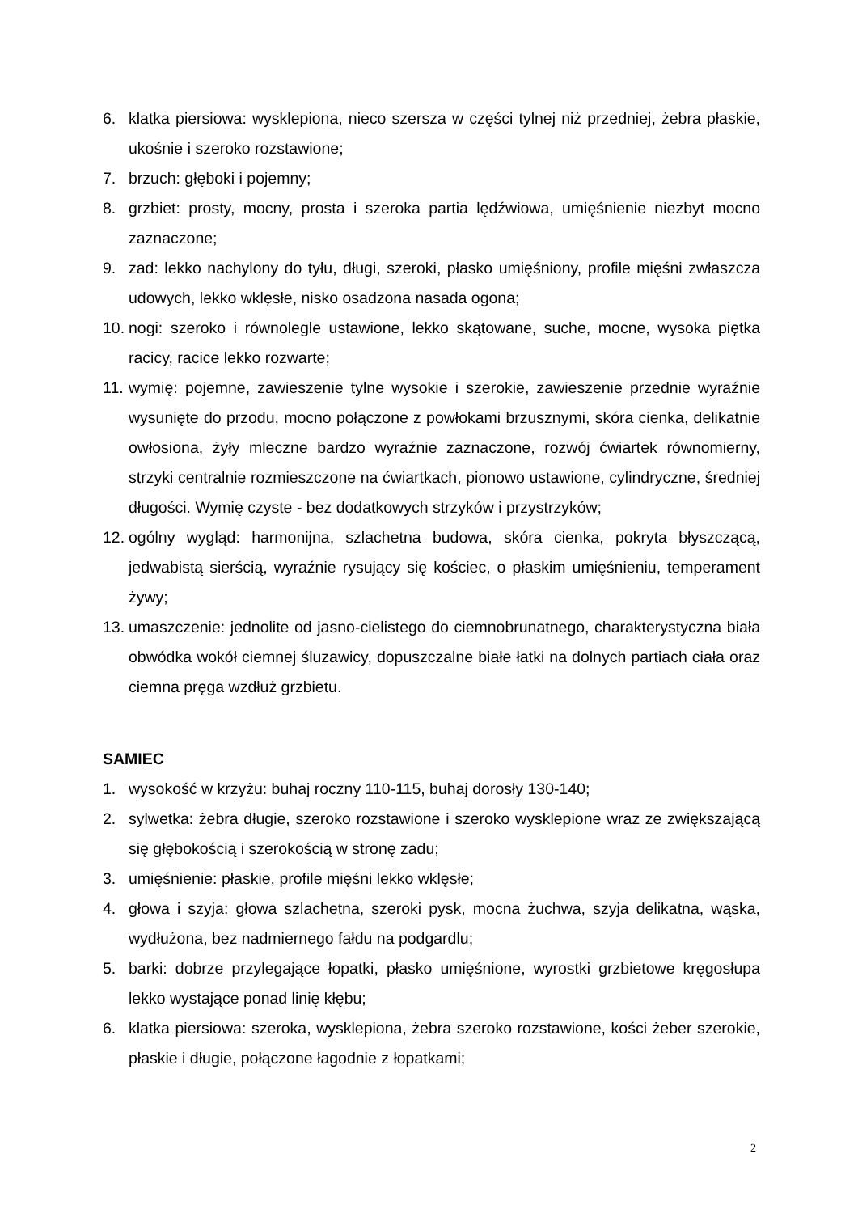6. klatka piersiowa: wysklepiona, nieco szersza w części tylnej niż przedniej, żebra płaskie, ukośnie i szeroko rozstawione;
7. brzuch: głęboki i pojemny;
8. grzbiet: prosty, mocny, prosta i szeroka partia lędźwiowa, umięśnienie niezbyt mocno zaznaczone;
9. zad: lekko nachylony do tyłu, długi, szeroki, płasko umięśniony, profile mięśni zwłaszcza udowych, lekko wklęsłe, nisko osadzona nasada ogona;
10. nogi: szeroko i równolegle ustawione, lekko skątowane, suche, mocne, wysoka piętka racicy, racice lekko rozwarte;
11. wymię: pojemne, zawieszenie tylne wysokie i szerokie, zawieszenie przednie wyraźnie wysunięte do przodu, mocno połączone z powłokami brzusznymi, skóra cienka, delikatnie owłosiona, żyły mleczne bardzo wyraźnie zaznaczone, rozwój ćwiartek równomierny, strzyki centralnie rozmieszczone na ćwiartkach, pionowo ustawione, cylindryczne, średniej długości. Wymię czyste - bez dodatkowych strzyków i przystrzyków;
12. ogólny wygląd: harmonijna, szlachetna budowa, skóra cienka, pokryta błyszczącą, jedwabistą sierścią, wyraźnie rysujący się kościec, o płaskim umięśnieniu, temperament żywy;
13. umaszczenie: jednolite od jasno-cielistego do ciemnobrunatnego, charakterystyczna biała obwódka wokół ciemnej śluzawicy, dopuszczalne białe łatki na dolnych partiach ciała oraz ciemna pręga wzdłuż grzbietu.
SAMIEC
1. wysokość w krzyżu: buhaj roczny 110-115, buhaj dorosły 130-140;
2. sylwetka: żebra długie, szeroko rozstawione i szeroko wysklepione wraz ze zwiększającą się głębokością i szerokością w stronę zadu;
3. umięśnienie: płaskie, profile mięśni lekko wklęsłe;
4. głowa i szyja: głowa szlachetna, szeroki pysk, mocna żuchwa, szyja delikatna, wąska, wydłużona, bez nadmiernego fałdu na podgardlu;
5. barki: dobrze przylegające łopatki, płasko umięśnione, wyrostki grzbietowe kręgosłupa lekko wystające ponad linię kłębu;
6. klatka piersiowa: szeroka, wysklepiona, żebra szeroko rozstawione, kości żeber szerokie, płaskie i długie, połączone łagodnie z łopatkami;
2